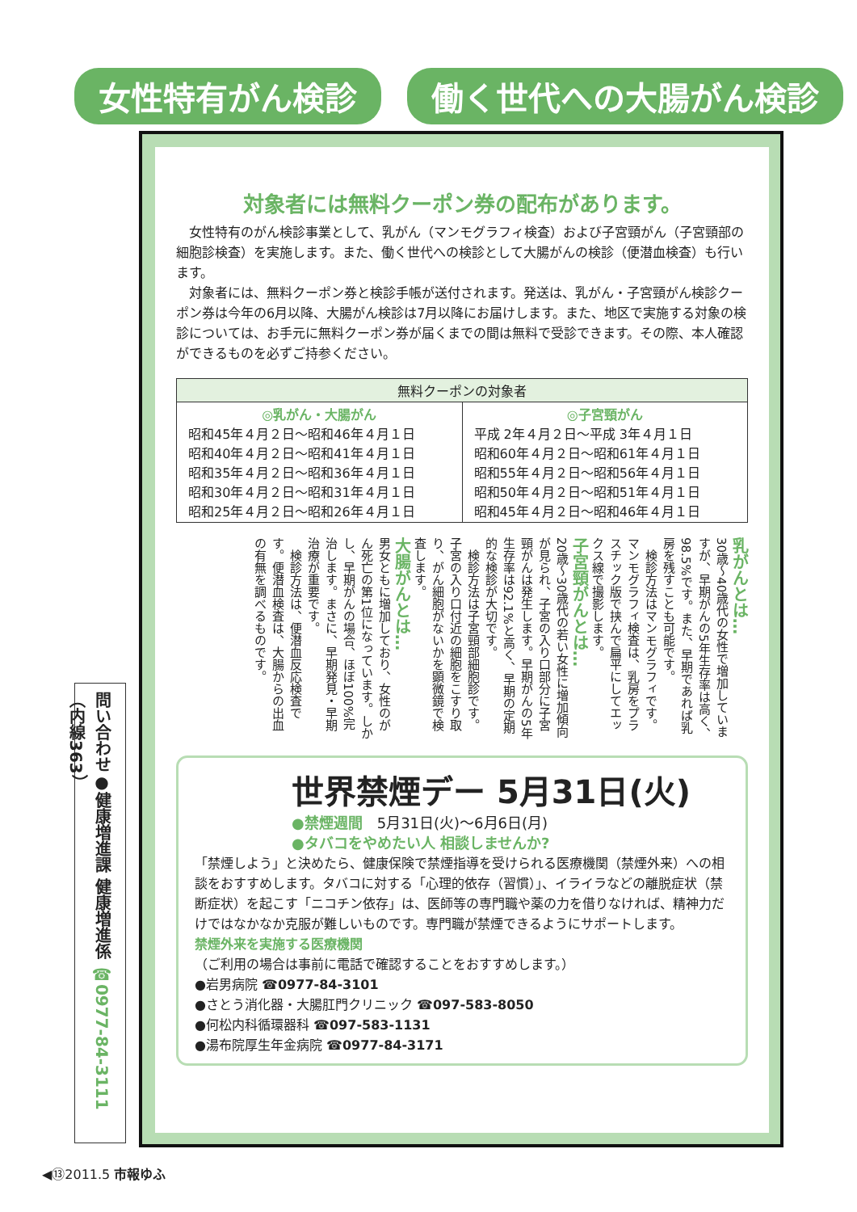女性特有がん検診 働く世代への大腸がん検診
対象者には無料クーポン券の配布があります。
　女性特有のがん検診事業として、乳がん（マンモグラフィ検査）および子宮頸がん（子宮頸部の細胞診検査）を実施します。また、働く世代への検診として大腸がんの検診（便潜血検査）も行います。
　対象者には、無料クーポン券と検診手帳が送付されます。発送は、乳がん・子宮頸がん検診クーポン券は今年の6月以降、大腸がん検診は7月以降にお届けします。また、地区で実施する対象の検診については、お手元に無料クーポン券が届くまでの間は無料で受診できます。その際、本人確認ができるものを必ずご持参ください。
| 無料クーポンの対象者 | |
| --- | --- |
| ◎乳がん・大腸がん 昭和45年４月２日～昭和46年４月１日 昭和40年４月２日～昭和41年４月１日 昭和35年４月２日～昭和36年４月１日 昭和30年４月２日～昭和31年４月１日 昭和25年４月２日～昭和26年４月１日 | ◎子宮頸がん 平成 2年４月２日～平成 3年４月１日 昭和60年４月２日～昭和61年４月１日 昭和55年４月２日～昭和56年４月１日 昭和50年４月２日～昭和51年４月１日 昭和45年４月２日～昭和46年４月１日 |
乳がんとは…
30歳～40歳代の女性で増加していますが、早期がんの5年生存率は高く、98.5%です。また、早期であれば乳房を残すことも可能です。
　検診方法はマンモグラフィです。マンモグラフィ検査は、乳房をプラスチック版で挟んで扁平にしてエックス線で撮影します。
子宮頸がんとは…
20歳～30歳代の若い女性に増加傾向が見られ、子宮の入り口部分に子宮頸がんは発生します。早期がんの5年生存率は92.1%と高く、早期の定期的な検診が大切です。
　検診方法は子宮頸部細胞診です。子宮の入り口付近の細胞をこすり取り、がん細胞がないかを顕微鏡で検査します。
大腸がんとは…
男女ともに増加しており、女性のがん死亡の第1位になっています。しかし、早期がんの場合、ほぼ100%完治します。まさに、早期発見・早期治療が重要です。
　検診方法は、便潜血反応検査です。便潜血検査は、大腸からの出血の有無を調べるものです。
世界禁煙デー 5月31日(火)
●禁煙週間　5月31日(火)～6月6日(月)
●タバコをやめたい人 相談しませんか?
「禁煙しよう」と決めたら、健康保険で禁煙指導を受けられる医療機関（禁煙外来）への相談をおすすめします。タバコに対する「心理的依存（習慣）」、イライラなどの離脱症状（禁断症状）を起こす「ニコチン依存」は、医師等の専門職や薬の力を借りなければ、精神力だけではなかなか克服が難しいものです。専門職が禁煙できるようにサポートします。
禁煙外来を実施する医療機関
（ご利用の場合は事前に電話で確認することをおすすめします。）
●岩男病院 ☎0977-84-3101
●さとう消化器・大腸肛門クリニック ☎097-583-8050
●何松内科循環器科 ☎097-583-1131
●湯布院厚生年金病院 ☎0977-84-3171
問い合わせ●健康増進課 健康増進係 ☎0977-84-3111（内線363）
◀⑬2011.5 市報ゆふ